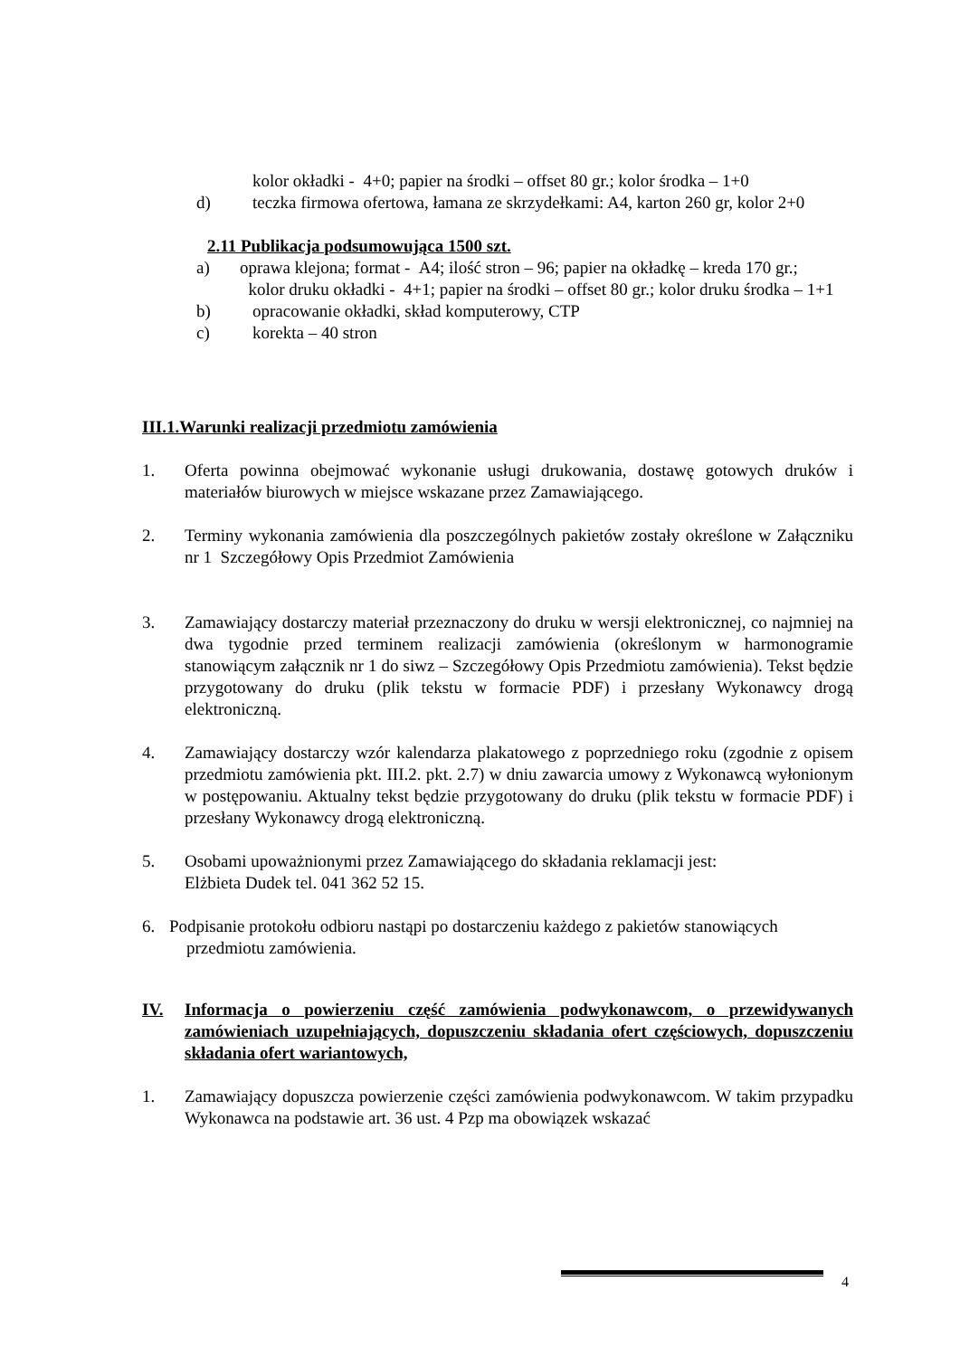kolor okładki - 4+0; papier na środki – offset 80 gr.; kolor środka – 1+0
d) teczka firmowa ofertowa, łamana ze skrzydełkami: A4, karton 260 gr, kolor 2+0
2.11 Publikacja podsumowująca 1500 szt.
a) oprawa klejona; format - A4; ilość stron – 96; papier na okładkę – kreda 170 gr.;
kolor druku okładki - 4+1; papier na środki – offset 80 gr.; kolor druku środka – 1+1
b) opracowanie okładki, skład komputerowy, CTP
c) korekta – 40 stron
III.1.Warunki realizacji przedmiotu zamówienia
1. Oferta powinna obejmować wykonanie usługi drukowania, dostawę gotowych druków i materiałów biurowych w miejsce wskazane przez Zamawiającego.
2. Terminy wykonania zamówienia dla poszczególnych pakietów zostały określone w Załączniku nr 1 Szczegółowy Opis Przedmiot Zamówienia
3. Zamawiający dostarczy materiał przeznaczony do druku w wersji elektronicznej, co najmniej na dwa tygodnie przed terminem realizacji zamówienia (określonym w harmonogramie stanowiącym załącznik nr 1 do siwz – Szczegółowy Opis Przedmiotu zamówienia). Tekst będzie przygotowany do druku (plik tekstu w formacie PDF) i przesłany Wykonawcy drogą elektroniczną.
4. Zamawiający dostarczy wzór kalendarza plakatowego z poprzedniego roku (zgodnie z opisem przedmiotu zamówienia pkt. III.2. pkt. 2.7) w dniu zawarcia umowy z Wykonawcą wyłonionym w postępowaniu. Aktualny tekst będzie przygotowany do druku (plik tekstu w formacie PDF) i przesłany Wykonawcy drogą elektroniczną.
5. Osobami upoważnionymi przez Zamawiającego do składania reklamacji jest:
Elżbieta Dudek tel. 041 362 52 15.
6. Podpisanie protokołu odbioru nastąpi po dostarczeniu każdego z pakietów stanowiących
przedmiotu zamówienia.
IV. Informacja o powierzeniu część zamówienia podwykonawcom, o przewidywanych zamówieniach uzupełniających, dopuszczeniu składania ofert częściowych, dopuszczeniu składania ofert wariantowych,
1. Zamawiający dopuszcza powierzenie części zamówienia podwykonawcom. W takim przypadku Wykonawca na podstawie art. 36 ust. 4 Pzp ma obowiązek wskazać
4